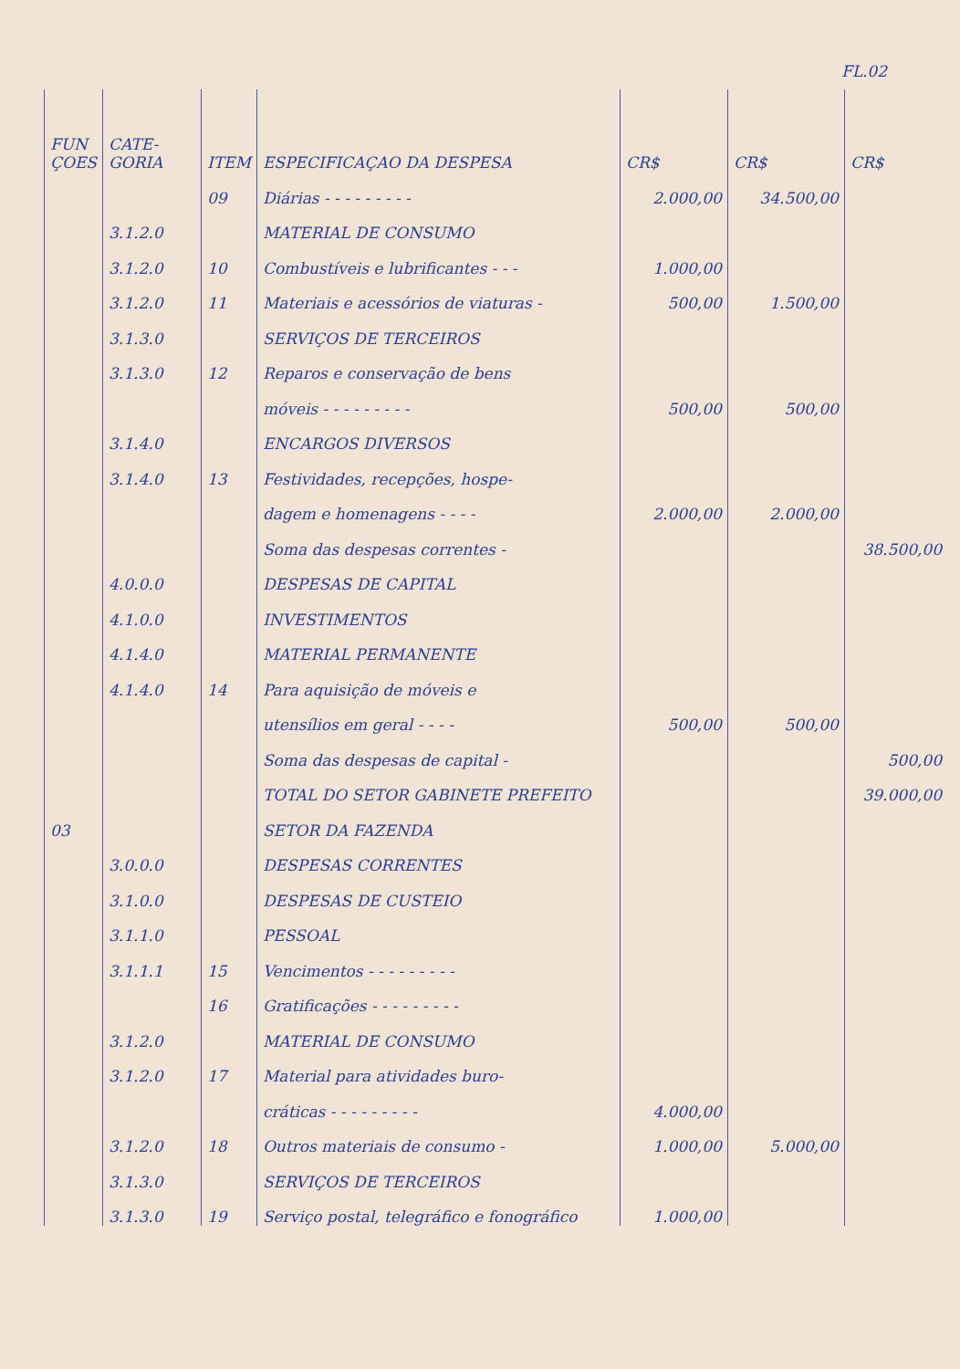FL.02
| FUN ÇOES | CATE-GORIA | ITEM | ESPECIFICAÇAO DA DESPESA | CR$ | CR$ | CR$ |
| --- | --- | --- | --- | --- | --- | --- |
| | | 09 | Diárias - - - - - - - - - | 2.000,00 | 34.500,00 | |
| | 3.1.2.0 | | MATERIAL DE CONSUMO | | | |
| | 3.1.2.0 | 10 | Combustíveis e lubrificantes - - - | 1.000,00 | | |
| | 3.1.2.0 | 11 | Materiais e acessórios de viaturas - | 500,00 | 1.500,00 | |
| | 3.1.3.0 | | SERVIÇOS DE TERCEIROS | | | |
| | 3.1.3.0 | 12 | Reparos e conservação de bens | | | |
| | | | móveis - - - - - - - - - | 500,00 | 500,00 | |
| | 3.1.4.0 | | ENCARGOS DIVERSOS | | | |
| | 3.1.4.0 | 13 | Festividades, recepções, hospe- | | | |
| | | | dagem e homenagens - - - - | 2.000,00 | 2.000,00 | |
| | | | Soma das despesas correntes - | | | 38.500,00 |
| | 4.0.0.0 | | DESPESAS DE CAPITAL | | | |
| | 4.1.0.0 | | INVESTIMENTOS | | | |
| | 4.1.4.0 | | MATERIAL PERMANENTE | | | |
| | 4.1.4.0 | 14 | Para aquisição de móveis e | | | |
| | | | utensílios em geral - - - - | 500,00 | 500,00 | |
| | | | Soma das despesas de capital - | | | 500,00 |
| | | | TOTAL DO SETOR GABINETE PREFEITO | | | 39.000,00 |
| 03 | | | SETOR DA FAZENDA | | | |
| | 3.0.0.0 | | DESPESAS CORRENTES | | | |
| | 3.1.0.0 | | DESPESAS DE CUSTEIO | | | |
| | 3.1.1.0 | | PESSOAL | | | |
| | 3.1.1.1 | 15 | Vencimentos - - - - - - - - - | | | |
| | | 16 | Gratificações - - - - - - - - - | | | |
| | 3.1.2.0 | | MATERIAL DE CONSUMO | | | |
| | 3.1.2.0 | 17 | Material para atividades buro- | | | |
| | | | cráticas - - - - - - - - - | 4.000,00 | | |
| | 3.1.2.0 | 18 | Outros materiais de consumo - | 1.000,00 | 5.000,00 | |
| | 3.1.3.0 | | SERVIÇOS DE TERCEIROS | | | |
| | 3.1.3.0 | 19 | Serviço postal, telegráfico e fonográfico | 1.000,00 | | |